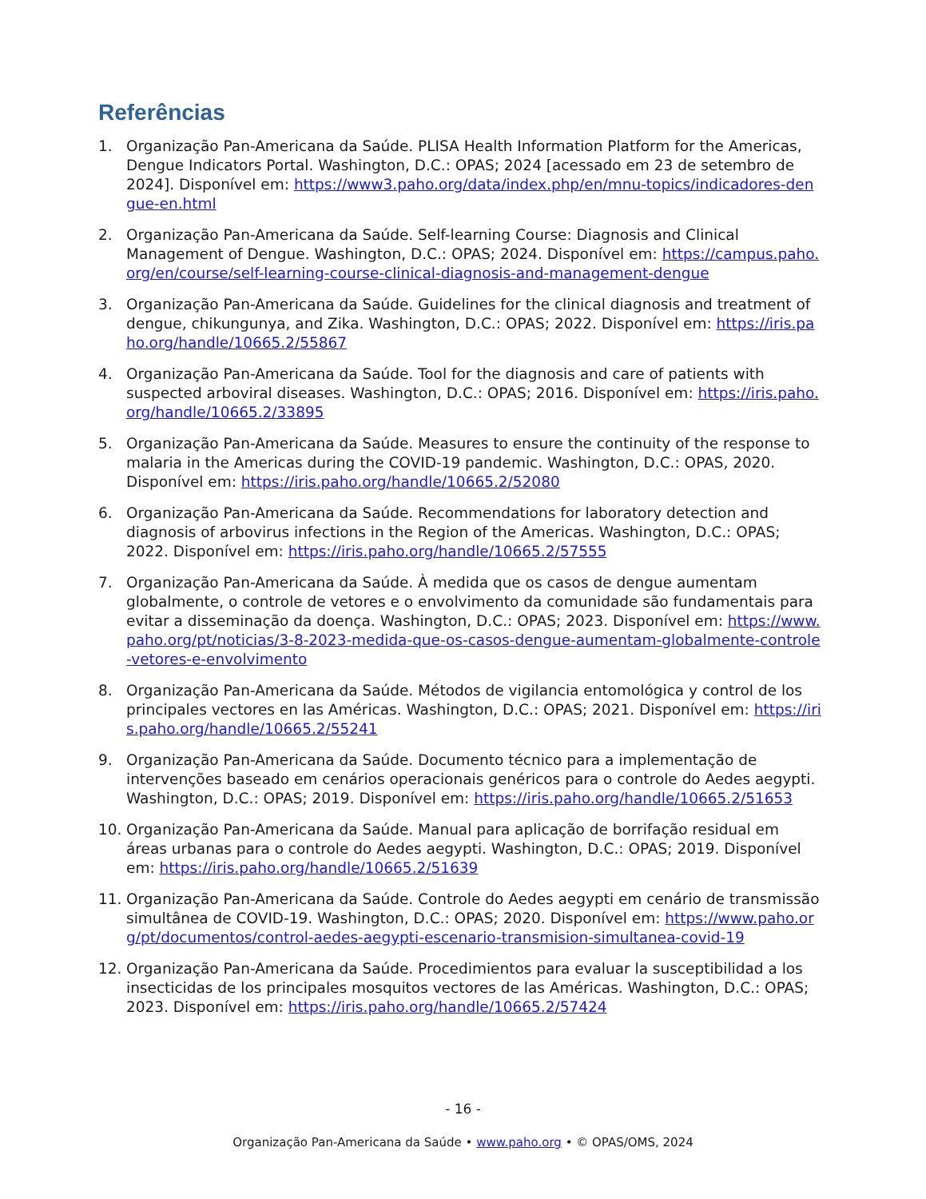Referências
1. Organização Pan-Americana da Saúde. PLISA Health Information Platform for the Americas, Dengue Indicators Portal. Washington, D.C.: OPAS; 2024 [acessado em 23 de setembro de 2024]. Disponível em: https://www3.paho.org/data/index.php/en/mnu-topics/indicadores-dengue-en.html
2. Organização Pan-Americana da Saúde. Self-learning Course: Diagnosis and Clinical Management of Dengue. Washington, D.C.: OPAS; 2024. Disponível em: https://campus.paho.org/en/course/self-learning-course-clinical-diagnosis-and-management-dengue
3. Organização Pan-Americana da Saúde. Guidelines for the clinical diagnosis and treatment of dengue, chikungunya, and Zika. Washington, D.C.: OPAS; 2022. Disponível em: https://iris.paho.org/handle/10665.2/55867
4. Organização Pan-Americana da Saúde. Tool for the diagnosis and care of patients with suspected arboviral diseases. Washington, D.C.: OPAS; 2016. Disponível em: https://iris.paho.org/handle/10665.2/33895
5. Organização Pan-Americana da Saúde. Measures to ensure the continuity of the response to malaria in the Americas during the COVID-19 pandemic. Washington, D.C.: OPAS, 2020. Disponível em: https://iris.paho.org/handle/10665.2/52080
6. Organização Pan-Americana da Saúde. Recommendations for laboratory detection and diagnosis of arbovirus infections in the Region of the Americas. Washington, D.C.: OPAS; 2022. Disponível em: https://iris.paho.org/handle/10665.2/57555
7. Organização Pan-Americana da Saúde. À medida que os casos de dengue aumentam globalmente, o controle de vetores e o envolvimento da comunidade são fundamentais para evitar a disseminação da doença. Washington, D.C.: OPAS; 2023. Disponível em: https://www.paho.org/pt/noticias/3-8-2023-medida-que-os-casos-dengue-aumentam-globalmente-controle-vetores-e-envolvimento
8. Organização Pan-Americana da Saúde. Métodos de vigilancia entomológica y control de los principales vectores en las Américas. Washington, D.C.: OPAS; 2021. Disponível em: https://iris.paho.org/handle/10665.2/55241
9. Organização Pan-Americana da Saúde. Documento técnico para a implementação de intervenções baseado em cenários operacionais genéricos para o controle do Aedes aegypti. Washington, D.C.: OPAS; 2019. Disponível em: https://iris.paho.org/handle/10665.2/51653
10. Organização Pan-Americana da Saúde. Manual para aplicação de borrifação residual em áreas urbanas para o controle do Aedes aegypti. Washington, D.C.: OPAS; 2019. Disponível em: https://iris.paho.org/handle/10665.2/51639
11. Organização Pan-Americana da Saúde. Controle do Aedes aegypti em cenário de transmissão simultânea de COVID-19. Washington, D.C.: OPAS; 2020. Disponível em: https://www.paho.org/pt/documentos/control-aedes-aegypti-escenario-transmision-simultanea-covid-19
12. Organização Pan-Americana da Saúde. Procedimientos para evaluar la susceptibilidad a los insecticidas de los principales mosquitos vectores de las Américas. Washington, D.C.: OPAS; 2023. Disponível em: https://iris.paho.org/handle/10665.2/57424
- 16 -
Organização Pan-Americana da Saúde • www.paho.org • © OPAS/OMS, 2024